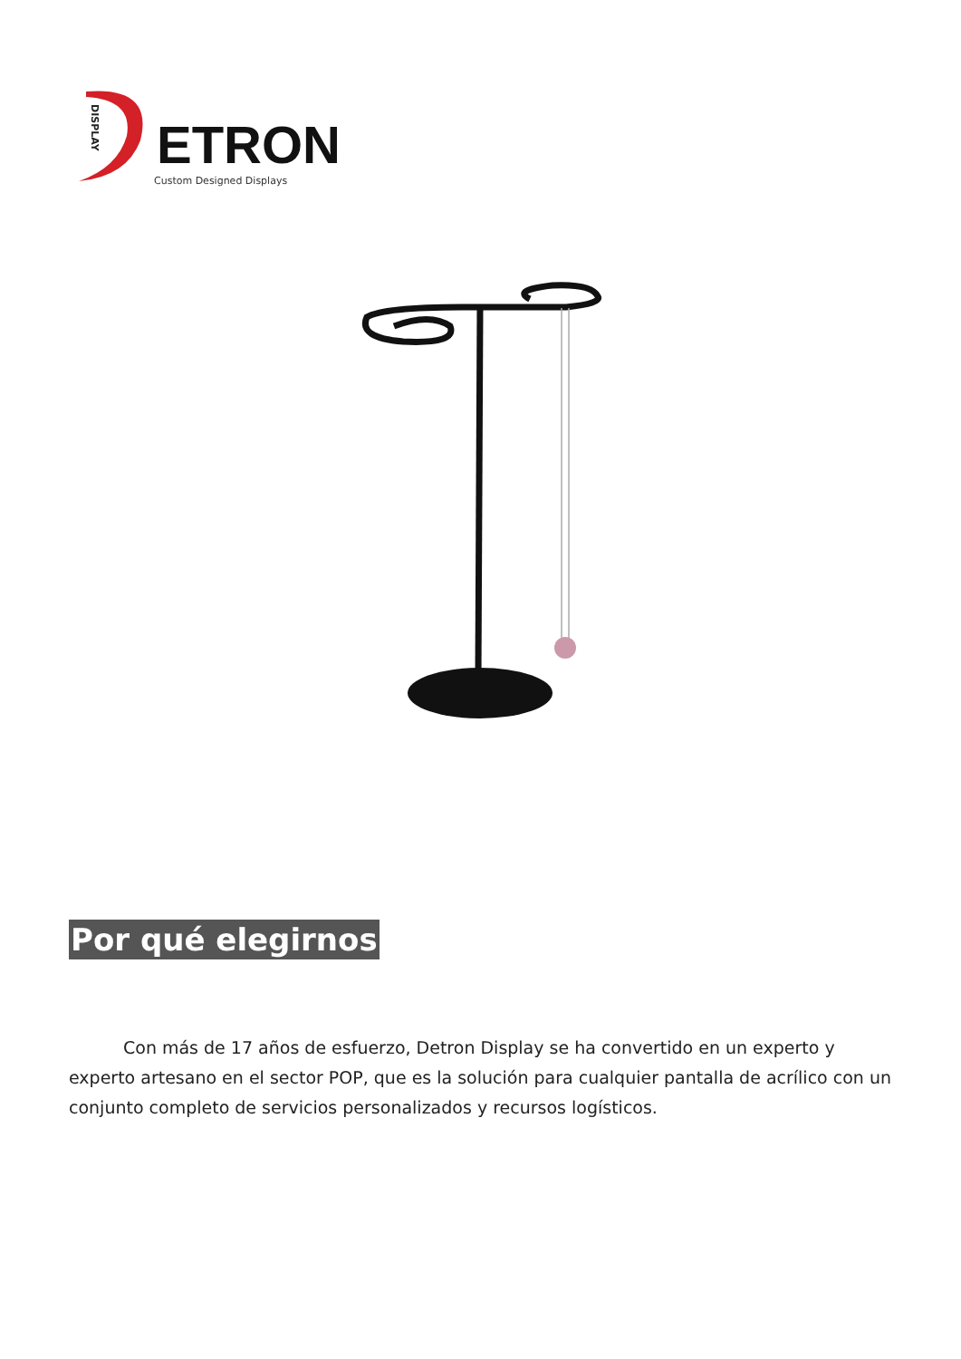DISPLAY
ETRON
Custom Designed Displays
Por qué elegirnos
Con más de 17 años de esfuerzo, Detron Display se ha convertido en un experto y experto artesano en el sector POP, que es la solución para cualquier pantalla de acrílico con un conjunto completo de servicios personalizados y recursos logísticos.